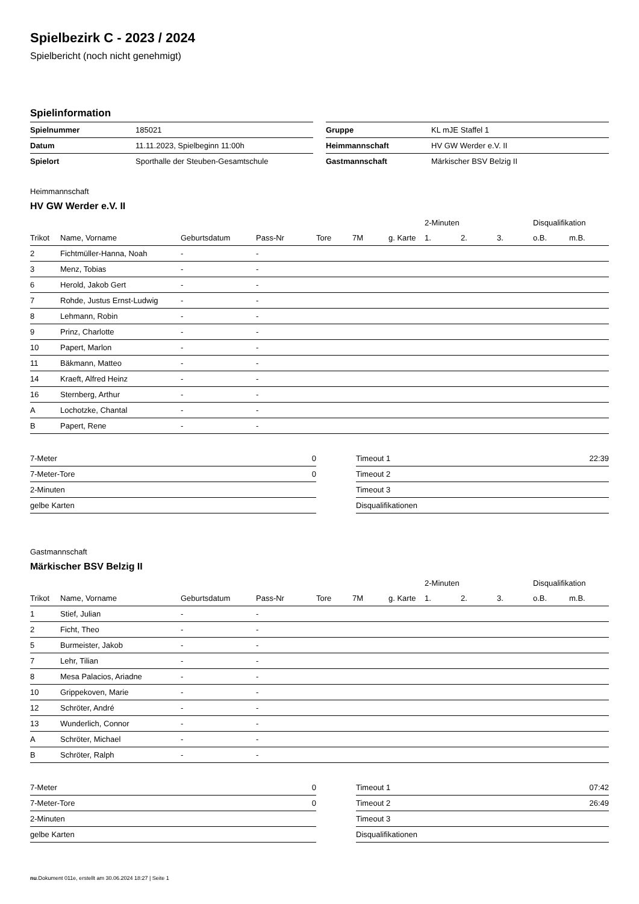Spielbezirk C - 2023 / 2024
Spielbericht (noch nicht genehmigt)
Spielinformation
| Spielnummer | 185021 |
| Datum | 11.11.2023, Spielbeginn 11:00h |
| Spielort | Sporthalle der Steuben-Gesamtschule |
| Gruppe | KL mJE Staffel 1 |
| Heimmannschaft | HV GW Werder e.V. II |
| Gastmannschaft | Märkischer BSV Belzig II |
Heimmannschaft
HV GW Werder e.V. II
| | | | | | | | 2-Minuten | | | Disqualifikation | |
| --- | --- | --- | --- | --- | --- | --- | --- | --- | --- | --- | --- |
| Trikot | Name, Vorname | Geburtsdatum | Pass-Nr | Tore | 7M | g. Karte | 1. | 2. | 3. | o.B. | m.B. |
| 2 | Fichtmüller-Hanna, Noah | - | - | | | | | | | | |
| 3 | Menz, Tobias | - | - | | | | | | | | |
| 6 | Herold, Jakob Gert | - | - | | | | | | | | |
| 7 | Rohde, Justus Ernst-Ludwig | - | - | | | | | | | | |
| 8 | Lehmann, Robin | - | - | | | | | | | | |
| 9 | Prinz, Charlotte | - | - | | | | | | | | |
| 10 | Papert, Marlon | - | - | | | | | | | | |
| 11 | Bäkmann, Matteo | - | - | | | | | | | | |
| 14 | Kraeft, Alfred Heinz | - | - | | | | | | | | |
| 16 | Sternberg, Arthur | - | - | | | | | | | | |
| A | Lochotzke, Chantal | - | - | | | | | | | | |
| B | Papert, Rene | - | - | | | | | | | | |
| 7-Meter | 0 |
| 7-Meter-Tore | 0 |
| 2-Minuten | |
| gelbe Karten | |
| Timeout 1 | 22:39 |
| Timeout 2 | |
| Timeout 3 | |
| Disqualifikationen | |
Gastmannschaft
Märkischer BSV Belzig II
| | | | | | | | 2-Minuten | | | Disqualifikation | |
| --- | --- | --- | --- | --- | --- | --- | --- | --- | --- | --- | --- |
| Trikot | Name, Vorname | Geburtsdatum | Pass-Nr | Tore | 7M | g. Karte | 1. | 2. | 3. | o.B. | m.B. |
| 1 | Stief, Julian | - | - | | | | | | | | |
| 2 | Ficht, Theo | - | - | | | | | | | | |
| 5 | Burmeister, Jakob | - | - | | | | | | | | |
| 7 | Lehr, Tilian | - | - | | | | | | | | |
| 8 | Mesa Palacios, Ariadne | - | - | | | | | | | | |
| 10 | Grippekoven, Marie | - | - | | | | | | | | |
| 12 | Schröter, André | - | - | | | | | | | | |
| 13 | Wunderlich, Connor | - | - | | | | | | | | |
| A | Schröter, Michael | - | - | | | | | | | | |
| B | Schröter, Ralph | - | - | | | | | | | | |
| 7-Meter | 0 |
| 7-Meter-Tore | 0 |
| 2-Minuten | |
| gelbe Karten | |
| Timeout 1 | 07:42 |
| Timeout 2 | 26:49 |
| Timeout 3 | |
| Disqualifikationen | |
nu.Dokument 011e, erstellt am 30.06.2024 18:27 | Seite 1